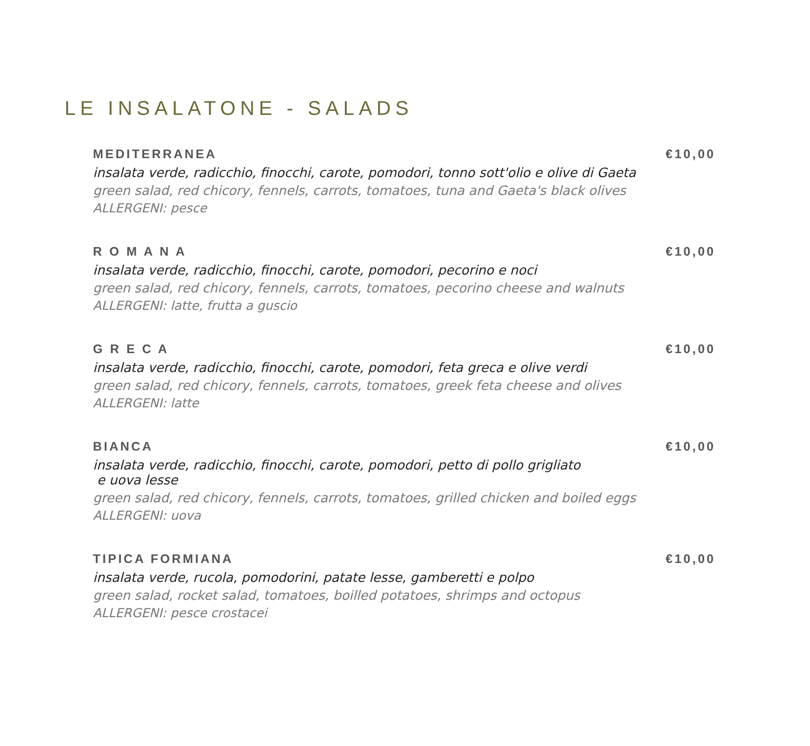LE INSALATONE - SALADS
MEDITERRANEA €10,00
insalata verde, radicchio, finocchi, carote, pomodori, tonno sott'olio e olive di Gaeta
green salad, red chicory, fennels, carrots, tomatoes, tuna and Gaeta's black olives
ALLERGENI: pesce
R O M A N A €10,00
insalata verde, radicchio, finocchi, carote, pomodori, pecorino e noci
green salad, red chicory, fennels, carrots, tomatoes, pecorino cheese and walnuts
ALLERGENI: latte, frutta a guscio
G R E C A €10,00
insalata verde, radicchio, finocchi, carote, pomodori, feta greca e olive verdi
green salad, red chicory, fennels, carrots, tomatoes, greek feta cheese and olives
ALLERGENI: latte
BIANCA €10,00
insalata verde, radicchio, finocchi, carote, pomodori, petto di pollo grigliato
e uova lesse
green salad, red chicory, fennels, carrots, tomatoes, grilled chicken and boiled eggs
ALLERGENI: uova
TIPICA FORMIANA €10,00
insalata verde, rucola, pomodorini, patate lesse, gamberetti e polpo
green salad, rocket salad, tomatoes, boilled potatoes, shrimps and octopus
ALLERGENI: pesce crostacei